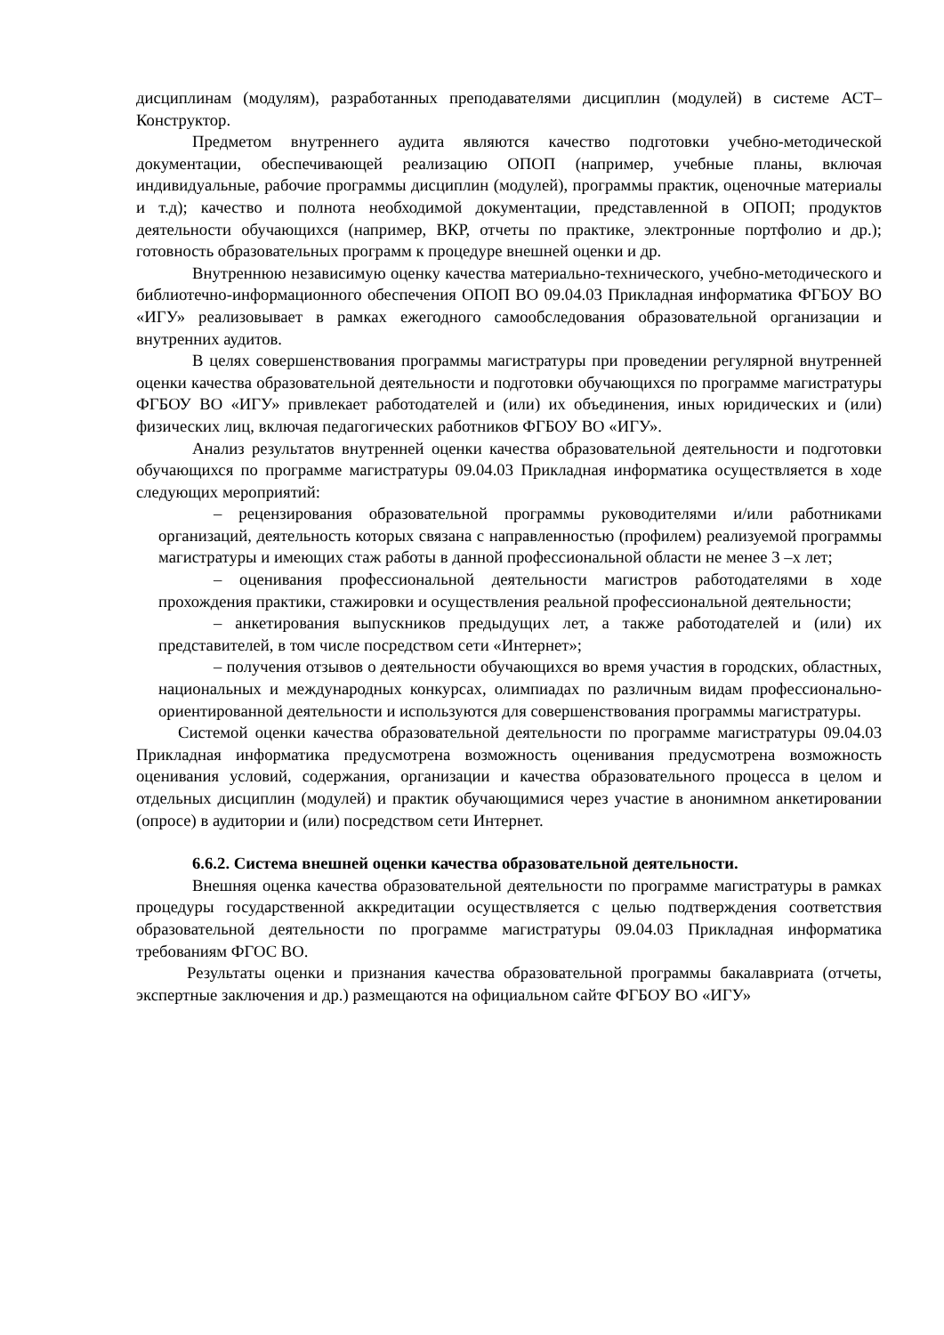дисциплинам (модулям), разработанных преподавателями дисциплин (модулей) в системе АСТ–Конструктор.
Предметом внутреннего аудита являются качество подготовки учебно-методической документации, обеспечивающей реализацию ОПОП (например, учебные планы, включая индивидуальные, рабочие программы дисциплин (модулей), программы практик, оценочные материалы и т.д); качество и полнота необходимой документации, представленной в ОПОП; продуктов деятельности обучающихся (например, ВКР, отчеты по практике, электронные портфолио и др.); готовность образовательных программ к процедуре внешней оценки и др.
Внутреннюю независимую оценку качества материально-технического, учебно-методического и библиотечно-информационного обеспечения ОПОП ВО 09.04.03 Прикладная информатика ФГБОУ ВО «ИГУ» реализовывает в рамках ежегодного самообследования образовательной организации и внутренних аудитов.
В целях совершенствования программы магистратуры при проведении регулярной внутренней оценки качества образовательной деятельности и подготовки обучающихся по программе магистратуры ФГБОУ ВО «ИГУ» привлекает работодателей и (или) их объединения, иных юридических и (или) физических лиц, включая педагогических работников ФГБОУ ВО «ИГУ».
Анализ результатов внутренней оценки качества образовательной деятельности и подготовки обучающихся по программе магистратуры 09.04.03 Прикладная информатика осуществляется в ходе следующих мероприятий:
– рецензирования образовательной программы руководителями и/или работниками организаций, деятельность которых связана с направленностью (профилем) реализуемой программы магистратуры и имеющих стаж работы в данной профессиональной области не менее 3 –х лет;
– оценивания профессиональной деятельности магистров работодателями в ходе прохождения практики, стажировки и осуществления реальной профессиональной деятельности;
– анкетирования выпускников предыдущих лет, а также работодателей и (или) их представителей, в том числе посредством сети «Интернет»;
– получения отзывов о деятельности обучающихся во время участия в городских, областных, национальных и международных конкурсах, олимпиадах по различным видам профессионально-ориентированной деятельности и используются для совершенствования программы магистратуры.
Системой оценки качества образовательной деятельности по программе магистратуры 09.04.03 Прикладная информатика предусмотрена возможность оценивания предусмотрена возможность оценивания условий, содержания, организации и качества образовательного процесса в целом и отдельных дисциплин (модулей) и практик обучающимися через участие в анонимном анкетировании (опросе) в аудитории и (или) посредством сети Интернет.
6.6.2. Система внешней оценки качества образовательной деятельности.
Внешняя оценка качества образовательной деятельности по программе магистратуры в рамках процедуры государственной аккредитации осуществляется с целью подтверждения соответствия образовательной деятельности по программе магистратуры 09.04.03 Прикладная информатика требованиям ФГОС ВО.
Результаты оценки и признания качества образовательной программы бакалавриата (отчеты, экспертные заключения и др.) размещаются на официальном сайте ФГБОУ ВО «ИГУ»